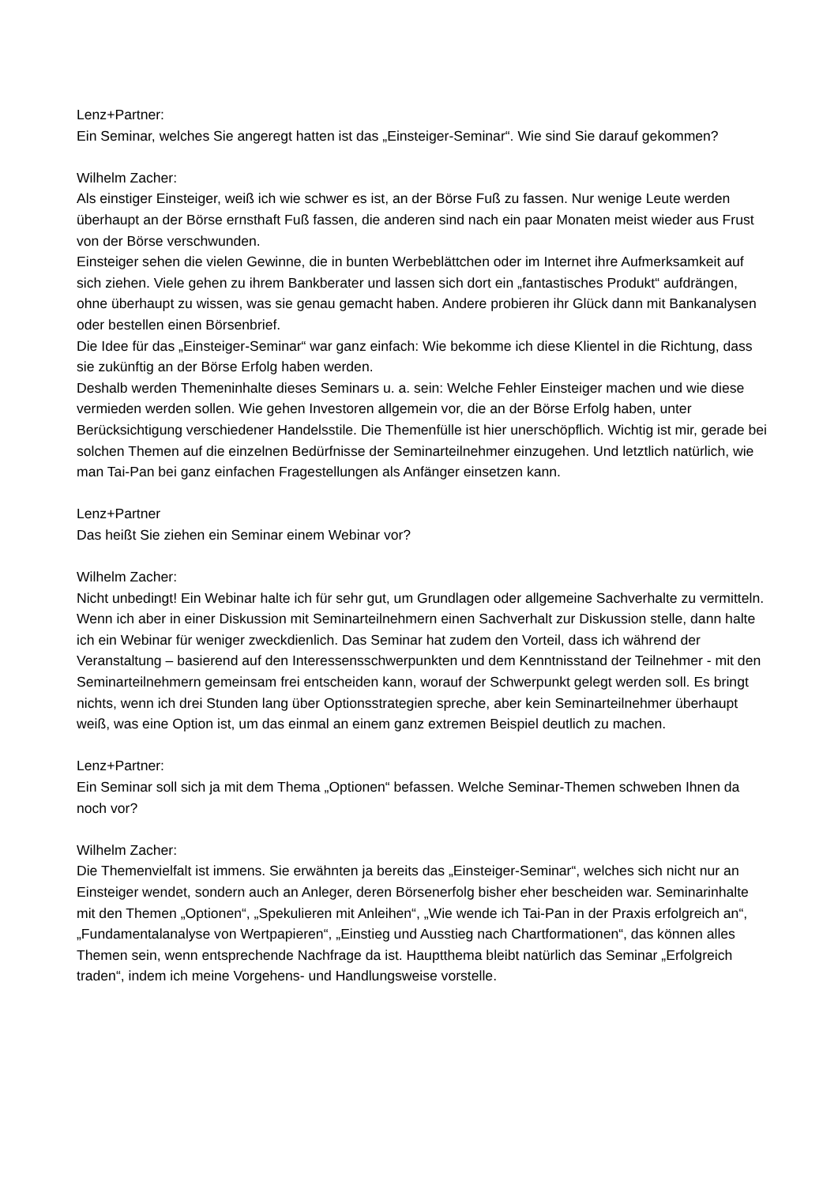Lenz+Partner:
Ein Seminar, welches Sie angeregt hatten ist das „Einsteiger-Seminar“. Wie sind Sie darauf gekommen?
Wilhelm Zacher:
Als einstiger Einsteiger, weiß ich wie schwer es ist, an der Börse Fuß zu fassen. Nur wenige Leute werden überhaupt an der Börse ernsthaft Fuß fassen, die anderen sind nach ein paar Monaten meist wieder aus Frust von der Börse verschwunden.
Einsteiger sehen die vielen Gewinne, die in bunten Werbeblättchen oder im Internet ihre Aufmerksamkeit auf sich ziehen. Viele gehen zu ihrem Bankberater und lassen sich dort ein „fantastisches Produkt“ aufdrängen, ohne überhaupt zu wissen, was sie genau gemacht haben. Andere probieren ihr Glück dann mit Bankanalysen oder bestellen einen Börsenbrief.
Die Idee für das „Einsteiger-Seminar“ war ganz einfach: Wie bekomme ich diese Klientel in die Richtung, dass sie zukünftig an der Börse Erfolg haben werden.
Deshalb werden Themeninhalte dieses Seminars u. a. sein: Welche Fehler Einsteiger machen und wie diese vermieden werden sollen. Wie gehen Investoren allgemein vor, die an der Börse Erfolg haben, unter Berücksichtigung verschiedener Handelsstile. Die Themenfülle ist hier unerschöpflich. Wichtig ist mir, gerade bei solchen Themen auf die einzelnen Bedürfnisse der Seminarteilnehmer einzugehen. Und letztlich natürlich, wie man Tai-Pan bei ganz einfachen Fragestellungen als Anfänger einsetzen kann.
Lenz+Partner
Das heißt Sie ziehen ein Seminar einem Webinar vor?
Wilhelm Zacher:
Nicht unbedingt! Ein Webinar halte ich für sehr gut, um Grundlagen oder allgemeine Sachverhalte zu vermitteln. Wenn ich aber in einer Diskussion mit Seminarteilnehmern einen Sachverhalt zur Diskussion stelle, dann halte ich ein Webinar für weniger zweckdienlich. Das Seminar hat zudem den Vorteil, dass ich während der Veranstaltung – basierend auf den Interessensschwerpunkten und dem Kenntnisstand der Teilnehmer - mit den Seminarteilnehmern gemeinsam frei entscheiden kann, worauf der Schwerpunkt gelegt werden soll. Es bringt nichts, wenn ich drei Stunden lang über Optionsstrategien spreche, aber kein Seminarteilnehmer überhaupt weiß, was eine Option ist, um das einmal an einem ganz extremen Beispiel deutlich zu machen.
Lenz+Partner:
Ein Seminar soll sich ja mit dem Thema „Optionen“ befassen. Welche Seminar-Themen schweben Ihnen da noch vor?
Wilhelm Zacher:
Die Themenvielfalt ist immens. Sie erwähnten ja bereits das „Einsteiger-Seminar“, welches sich nicht nur an Einsteiger wendet, sondern auch an Anleger, deren Börsenerfolg bisher eher bescheiden war. Seminarinhalte mit den Themen „Optionen“, „Spekulieren mit Anleihen“, „Wie wende ich Tai-Pan in der Praxis erfolgreich an“, „Fundamentalanalyse von Wertpapieren“, „Einstieg und Ausstieg nach Chartformationen“, das können alles Themen sein, wenn entsprechende Nachfrage da ist. Hauptthema bleibt natürlich das Seminar „Erfolgreich traden“, indem ich meine Vorgehens- und Handlungsweise vorstelle.